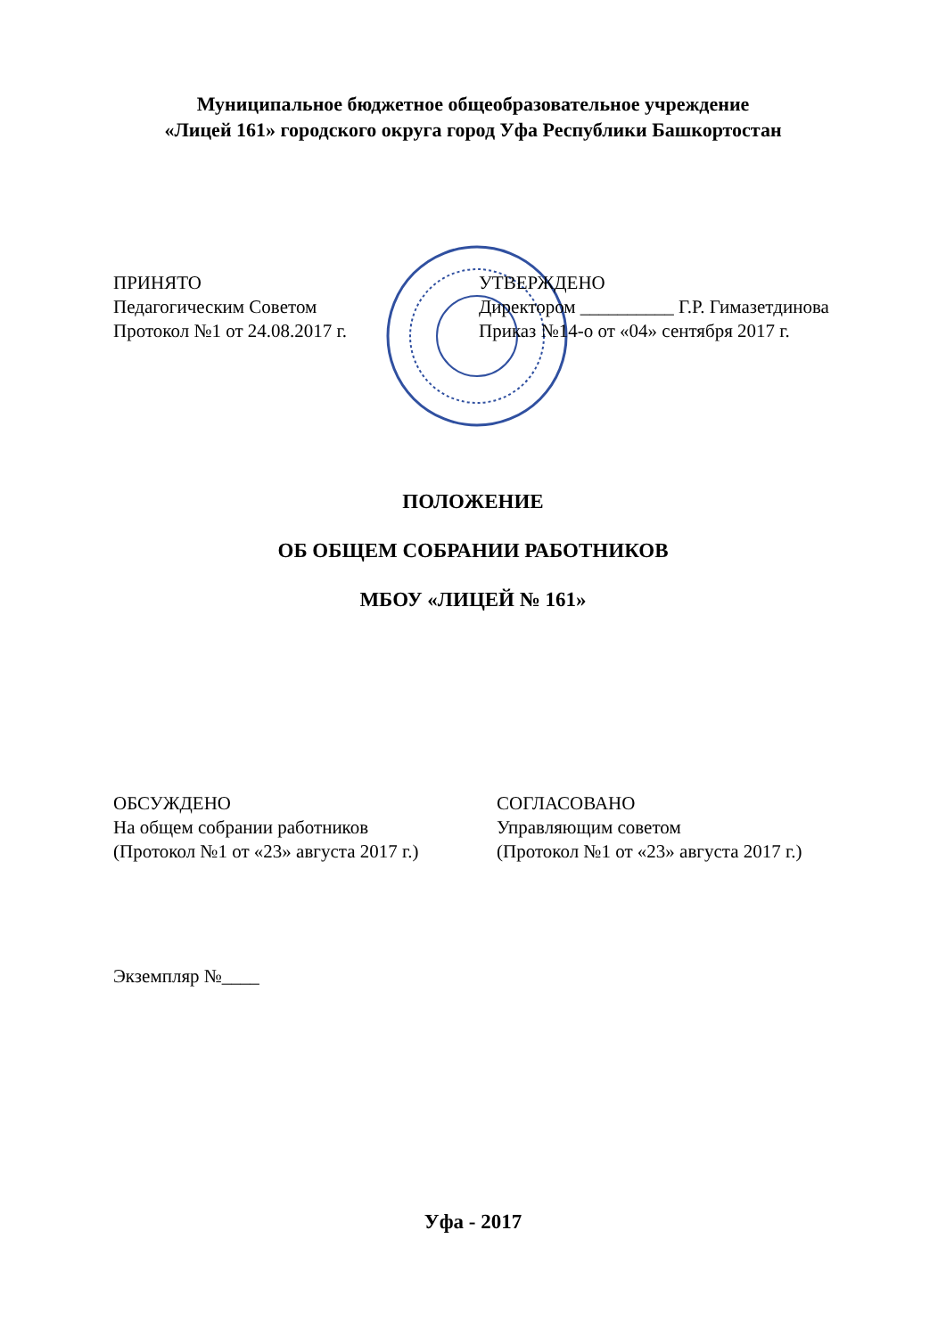Муниципальное бюджетное общеобразовательное учреждение
«Лицей 161» городского округа город Уфа Республики Башкортостан
ПРИНЯТО
Педагогическим Советом
Протокол №1 от 24.08.2017 г.
УТВЕРЖДЕНО
Директором __________ Г.Р. Гимазетдинова
Приказ №14-о от «04» сентября 2017 г.
ПОЛОЖЕНИЕ
ОБ ОБЩЕМ СОБРАНИИ РАБОТНИКОВ
МБОУ «ЛИЦЕЙ № 161»
ОБСУЖДЕНО
На общем собрании работников
(Протокол №1 от «23» августа 2017 г.)
СОГЛАСОВАНО
Управляющим советом
(Протокол №1 от «23» августа 2017 г.)
Экземпляр №____
Уфа - 2017